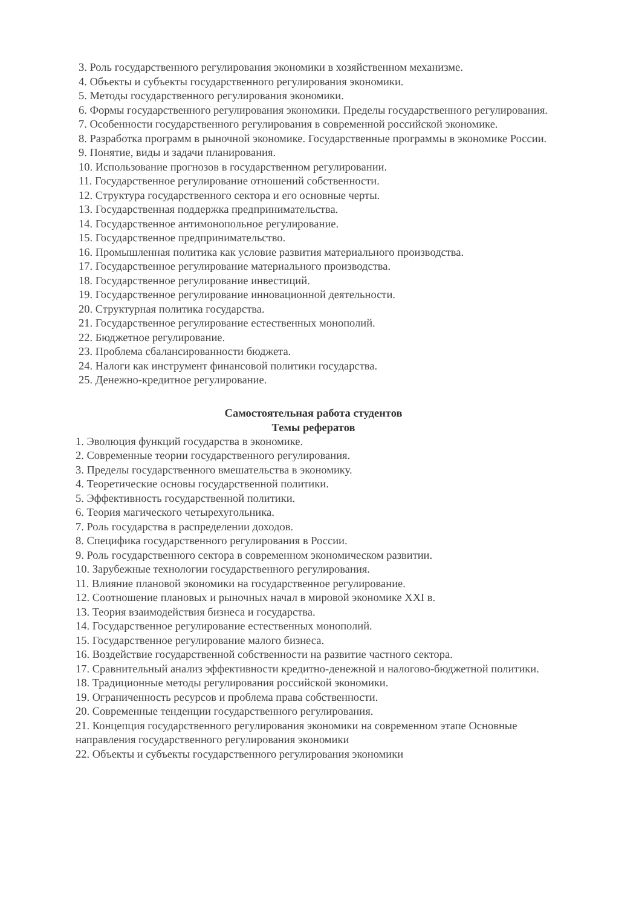3. Роль государственного регулирования экономики в хозяйственном механизме.
4. Объекты и субъекты государственного регулирования экономики.
5. Методы государственного регулирования экономики.
6. Формы государственного регулирования экономики. Пределы государственного регулирования.
7. Особенности государственного регулирования в современной российской экономике.
8. Разработка программ в рыночной экономике. Государственные программы в экономике России.
9. Понятие, виды и задачи планирования.
10. Использование прогнозов в государственном регулировании.
11. Государственное регулирование отношений собственности.
12. Структура государственного сектора и его основные черты.
13. Государственная поддержка предпринимательства.
14. Государственное антимонопольное регулирование.
15. Государственное предпринимательство.
16. Промышленная политика как условие развития материального производства.
17. Государственное регулирование материального производства.
18. Государственное регулирование инвестиций.
19. Государственное регулирование инновационной деятельности.
20. Структурная политика государства.
21. Государственное регулирование естественных монополий.
22. Бюджетное регулирование.
23. Проблема сбалансированности бюджета.
24. Налоги как инструмент финансовой политики государства.
25. Денежно-кредитное регулирование.
Самостоятельная работа студентов
Темы рефератов
1. Эволюция функций государства в экономике.
2. Современные теории государственного регулирования.
3. Пределы государственного вмешательства в экономику.
4. Теоретические основы государственной политики.
5. Эффективность государственной политики.
6. Теория магического четырехугольника.
7. Роль государства в распределении доходов.
8. Специфика государственного регулирования в России.
9. Роль государственного сектора в современном экономическом развитии.
10. Зарубежные технологии государственного регулирования.
11. Влияние плановой экономики на государственное регулирование.
12. Соотношение плановых и рыночных начал в мировой экономике XXI в.
13. Теория взаимодействия бизнеса и государства.
14. Государственное регулирование естественных монополий.
15. Государственное регулирование малого бизнеса.
16. Воздействие государственной собственности на развитие частного сектора.
17. Сравнительный анализ эффективности кредитно-денежной и налогово-бюджетной политики.
18. Традиционные методы регулирования российской экономики.
19. Ограниченность ресурсов и проблема права собственности.
20. Современные тенденции государственного регулирования.
21. Концепция государственного регулирования экономики на современном этапе Основные направления государственного регулирования экономики
22. Объекты и субъекты государственного регулирования экономики